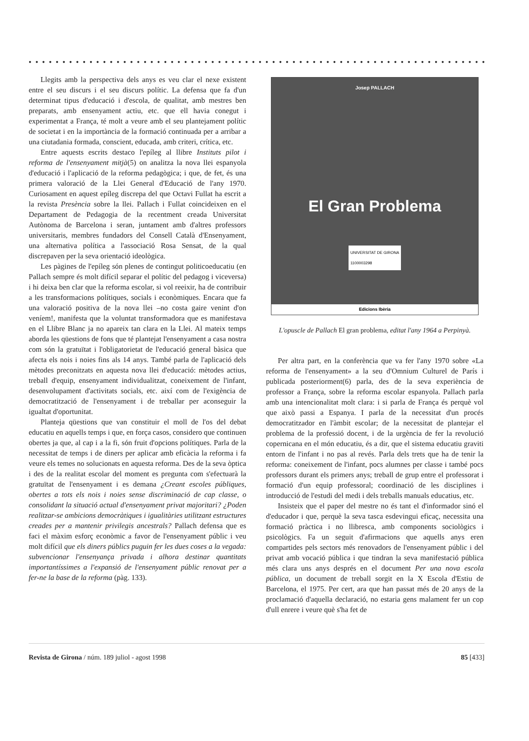● ● ● ● ● ● ● ● ● ● ● ● ● ● ● ● ● ● ● ● ● ● ● ● ● ● ● ● ● ● ● ● ● ● ● ● ● ● ● ● ● ● ● ● ● ● ● ● ● ● ● ● ● ● ● ● ● ● ● ● ● ● ● ● ● ● ● ● ● ● ● ● ● ●
Llegits amb la perspectiva dels anys es veu clar el nexe existent entre el seu discurs i el seu discurs polític. La defensa que fa d'un determinat tipus d'educació i d'escola, de qualitat, amb mestres ben preparats, amb ensenyament actiu, etc. que ell havia conegut i experimentat a França, té molt a veure amb el seu plantejament polític de societat i en la importància de la formació continuada per a arribar a una ciutadania formada, conscient, educada, amb criteri, crítica, etc.
Entre aquests escrits destaco l'epíleg al llibre Instituts pilot i reforma de l'ensenyament mitjà(5) on analitza la nova llei espanyola d'educació i l'aplicació de la reforma pedagògica; i que, de fet, és una primera valoració de la Llei General d'Educació de l'any 1970. Curiosament en aquest epíleg discrepa del que Octavi Fullat ha escrit a la revista Presència sobre la llei. Pallach i Fullat coincideixen en el Departament de Pedagogia de la recentment creada Universitat Autònoma de Barcelona i seran, juntament amb d'altres professors universitaris, membres fundadors del Consell Català d'Ensenyament, una alternativa política a l'associació Rosa Sensat, de la qual discrepaven per la seva orientació ideològica.
Les pàgines de l'epíleg són plenes de contingut politicoeducatiu (en Pallach sempre és molt difícil separar el polític del pedagog i viceversa) i hi deixa ben clar que la reforma escolar, si vol reeixir, ha de contribuir a les transformacions polítiques, socials i econòmiques. Encara que fa una valoració positiva de la nova llei –no costa gaire venint d'on veníem!, manifesta que la voluntat transformadora que es manifestava en el Llibre Blanc ja no apareix tan clara en la Llei. Al mateix temps aborda les qüestions de fons que té plantejat l'ensenyament a casa nostra com són la gratuïtat i l'obligatorietat de l'educació general bàsica que afecta els nois i noies fins als 14 anys. També parla de l'aplicació dels mètodes preconitzats en aquesta nova llei d'educació: mètodes actius, treball d'equip, ensenyament individualitzat, coneixement de l'infant, desenvolupament d'activitats socials, etc. així com de l'exigència de democratització de l'ensenyament i de treballar per aconseguir la igualtat d'oportunitat.
Planteja qüestions que van constituir el moll de l'os del debat educatiu en aquells temps i que, en força casos, considero que continuen obertes ja que, al cap i a la fi, són fruit d'opcions polítiques. Parla de la necessitat de temps i de diners per aplicar amb eficàcia la reforma i fa veure els temes no solucionats en aquesta reforma. Des de la seva òptica i des de la realitat escolar del moment es pregunta com s'efectuarà la gratuïtat de l'ensenyament i es demana ¿Creant escoles públiques, obertes a tots els nois i noies sense discriminació de cap classe, o consolidant la situació actual d'ensenyament privat majoritari? ¿Poden realitzar-se ambicions democràtiques i igualitàries utilitzant estructures creades per a mantenir privilegis ancestrals? Pallach defensa que es faci el màxim esforç econòmic a favor de l'ensenyament públic i veu molt difícil que els diners públics puguin fer les dues coses a la vegada: subvencionar l'ensenyança privada i alhora destinar quantitats importantíssimes a l'expansió de l'ensenyament públic renovat per a fer-ne la base de la reforma (pàg. 133).
Josep PALLACH
El Gran Problema
UNIVERSITAT DE GIRONA
1100003298
Edicions Ibèria
L'opuscle de Pallach El gran problema, editat l'any 1964 a Perpinyà.
Per altra part, en la conferència que va fer l'any 1970 sobre «La reforma de l'ensenyament» a la seu d'Omnium Culturel de París i publicada posteriorment(6) parla, des de la seva experiència de professor a França, sobre la reforma escolar espanyola. Pallach parla amb una intencionalitat molt clara: i si parla de França és perquè vol que això passi a Espanya. I parla de la necessitat d'un procés democratitzador en l'àmbit escolar; de la necessitat de plantejar el problema de la professió docent, i de la urgència de fer la revolució copernicana en el món educatiu, és a dir, que el sistema educatiu graviti entorn de l'infant i no pas al revés. Parla dels trets que ha de tenir la reforma: coneixement de l'infant, pocs alumnes per classe i també pocs professors durant els primers anys; treball de grup entre el professorat i formació d'un equip professoral; coordinació de les disciplines i introducció de l'estudi del medi i dels treballs manuals educatius, etc.
Insisteix que el paper del mestre no és tant el d'informador sinó el d'educador i que, perquè la seva tasca esdevingui eficaç, necessita una formació pràctica i no llibresca, amb components sociològics i psicològics. Fa un seguit d'afirmacions que aquells anys eren compartides pels sectors més renovadors de l'ensenyament públic i del privat amb vocació pública i que tindran la seva manifestació pública més clara uns anys després en el document Per una nova escola pública, un document de treball sorgit en la X Escola d'Estiu de Barcelona, el 1975. Per cert, ara que han passat més de 20 anys de la proclamació d'aquella declaració, no estaria gens malament fer un cop d'ull enrere i veure què s'ha fet de
Revista de Girona / núm. 189 juliol - agost 1998 85 [433]